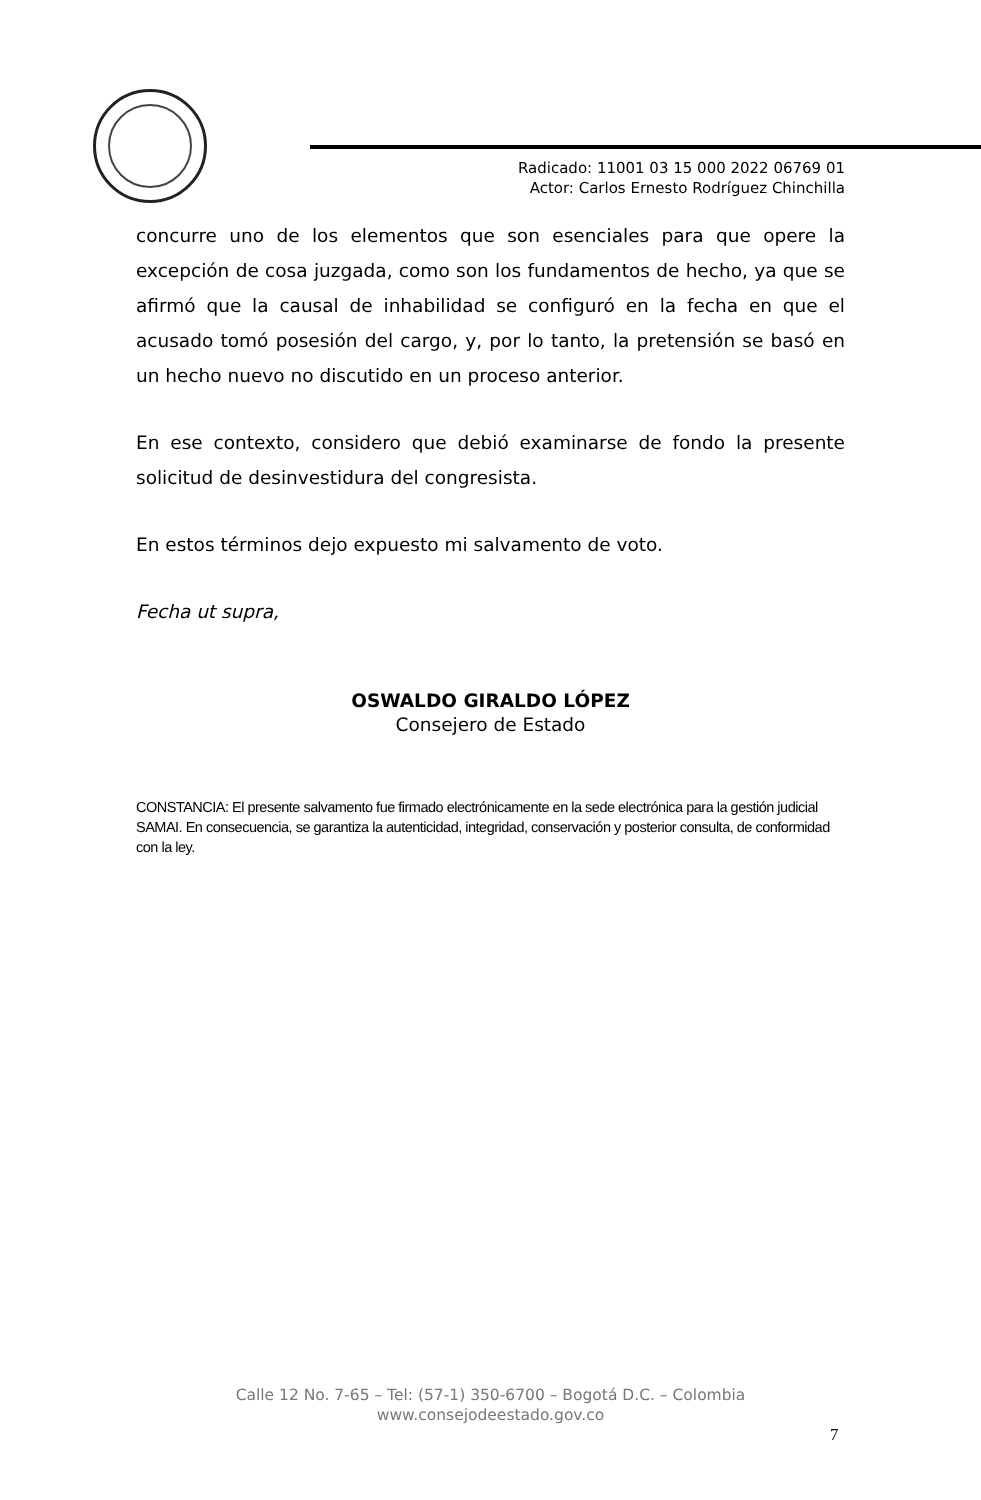Radicado: 11001 03 15 000 2022 06769 01
Actor: Carlos Ernesto Rodríguez Chinchilla
concurre uno de los elementos que son esenciales para que opere la excepción de cosa juzgada, como son los fundamentos de hecho, ya que se afirmó que la causal de inhabilidad se configuró en la fecha en que el acusado tomó posesión del cargo, y, por lo tanto, la pretensión se basó en un hecho nuevo no discutido en un proceso anterior.
En ese contexto, considero que debió examinarse de fondo la presente solicitud de desinvestidura del congresista.
En estos términos dejo expuesto mi salvamento de voto.
Fecha ut supra,
OSWALDO GIRALDO LÓPEZ
Consejero de Estado
CONSTANCIA: El presente salvamento fue firmado electrónicamente en la sede electrónica para la gestión judicial SAMAI. En consecuencia, se garantiza la autenticidad, integridad, conservación y posterior consulta, de conformidad con la ley.
Calle 12 No. 7-65 – Tel: (57-1) 350-6700 – Bogotá D.C. – Colombia
www.consejodeestado.gov.co
7